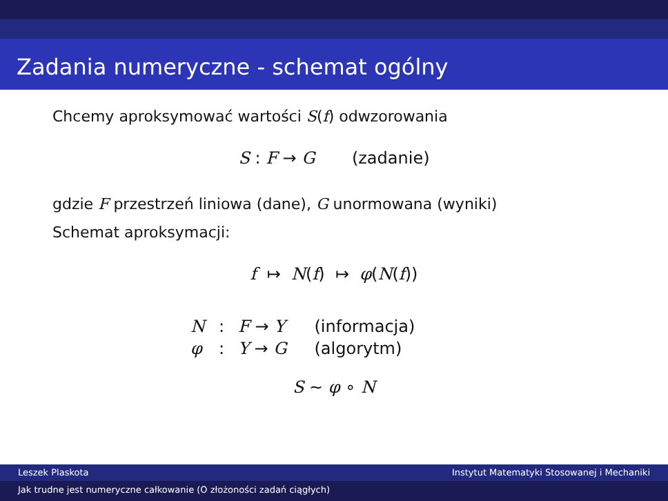Zadania numeryczne - schemat ogólny
Chcemy aproksymować wartości S(f) odwzorowania
S : F → G (zadanie)
gdzie F przestrzeń liniowa (dane), G unormowana (wyniki)
Schemat aproksymacji:
f ↦ N(f) ↦ φ(N(f))
| N | : | F → Y | (informacja) |
| φ | : | Y → G | (algorytm) |
S ∼ φ ∘ N
Leszek Plaskota Instytut Matematyki Stosowanej i Mechaniki
Jak trudne jest numeryczne całkowanie (O złożoności zadań ciągłych)